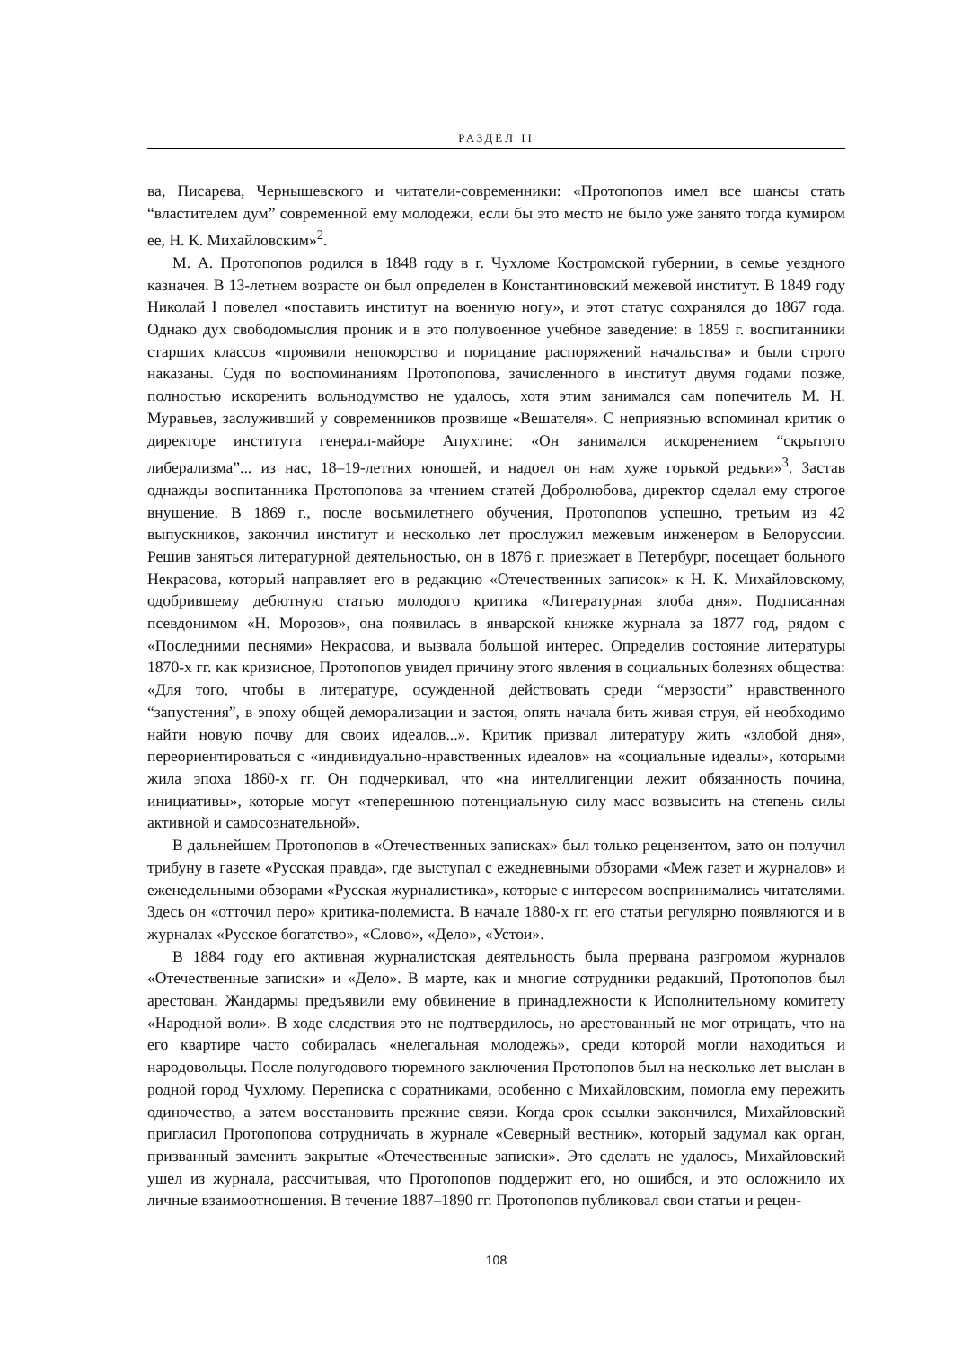РАЗДЕЛ II
ва, Писарева, Чернышевского и читатели-современники: «Протопопов имел все шансы стать “властителем дум” современной ему молодежи, если бы это место не было уже занято тогда кумиром ее, Н. К. Михайловским»<sup>2</sup>.
М. А. Протопопов родился в 1848 году в г. Чухломе Костромской губернии, в семье уездного казначея. В 13-летнем возрасте он был определен в Константиновский межевой институт. В 1849 году Николай I повелел «поставить институт на военную ногу», и этот статус сохранялся до 1867 года. Однако дух свободомыслия проник и в это полувоенное учебное заведение: в 1859 г. воспитанники старших классов «проявили непокорство и порицание распоряжений начальства» и были строго наказаны. Судя по воспоминаниям Протопопова, зачисленного в институт двумя годами позже, полностью искоренить вольнодумство не удалось, хотя этим занимался сам попечитель М. Н. Муравьев, заслуживший у современников прозвище «Вешателя». С неприязнью вспоминал критик о директоре института генерал-майоре Апухтине: «Он занимался искоренением “скрытого либерализма”... из нас, 18–19-летних юношей, и надоел он нам хуже горькой редьки»<sup>3</sup>. Застав однажды воспитанника Протопопова за чтением статей Добролюбова, директор сделал ему строгое внушение. В 1869 г., после восьмилетнего обучения, Протопопов успешно, третьим из 42 выпускников, закончил институт и несколько лет прослужил межевым инженером в Белоруссии. Решив заняться литературной деятельностью, он в 1876 г. приезжает в Петербург, посещает больного Некрасова, который направляет его в редакцию «Отечественных записок» к Н. К. Михайловскому, одобрившему дебютную статью молодого критика «Литературная злоба дня». Подписанная псевдонимом «Н. Морозов», она появилась в январской книжке журнала за 1877 год, рядом с «Последними песнями» Некрасова, и вызвала большой интерес. Определив состояние литературы 1870-х гг. как кризисное, Протопопов увидел причину этого явления в социальных болезнях общества: «Для того, чтобы в литературе, осужденной действовать среди “мерзости” нравственного “запустения”, в эпоху общей деморализации и застоя, опять начала бить живая струя, ей необходимо найти новую почву для своих идеалов...». Критик призвал литературу жить «злобой дня», переориентироваться с «индивидуально-нравственных идеалов» на «социальные идеалы», которыми жила эпоха 1860-х гг. Он подчеркивал, что «на интеллигенции лежит обязанность почина, инициативы», которые могут «теперешнюю потенциальную силу масс возвысить на степень силы активной и самосознательной».
В дальнейшем Протопопов в «Отечественных записках» был только рецензентом, зато он получил трибуну в газете «Русская правда», где выступал с ежедневными обзорами «Меж газет и журналов» и еженедельными обзорами «Русская журналистика», которые с интересом воспринимались читателями. Здесь он «отточил перо» критика-полемиста. В начале 1880-х гг. его статьи регулярно появляются и в журналах «Русское богатство», «Слово», «Дело», «Устои».
В 1884 году его активная журналистская деятельность была прервана разгромом журналов «Отечественные записки» и «Дело». В марте, как и многие сотрудники редакций, Протопопов был арестован. Жандармы предъявили ему обвинение в принадлежности к Исполнительному комитету «Народной воли». В ходе следствия это не подтвердилось, но арестованный не мог отрицать, что на его квартире часто собиралась «нелегальная молодежь», среди которой могли находиться и народовольцы. После полугодового тюремного заключения Протопопов был на несколько лет выслан в родной город Чухлому. Переписка с соратниками, особенно с Михайловским, помогла ему пережить одиночество, а затем восстановить прежние связи. Когда срок ссылки закончился, Михайловский пригласил Протопопова сотрудничать в журнале «Северный вестник», который задумал как орган, призванный заменить закрытые «Отечественные записки». Это сделать не удалось, Михайловский ушел из журнала, рассчитывая, что Протопопов поддержит его, но ошибся, и это осложнило их личные взаимоотношения. В течение 1887–1890 гг. Протопопов публиковал свои статьи и рецен-
108